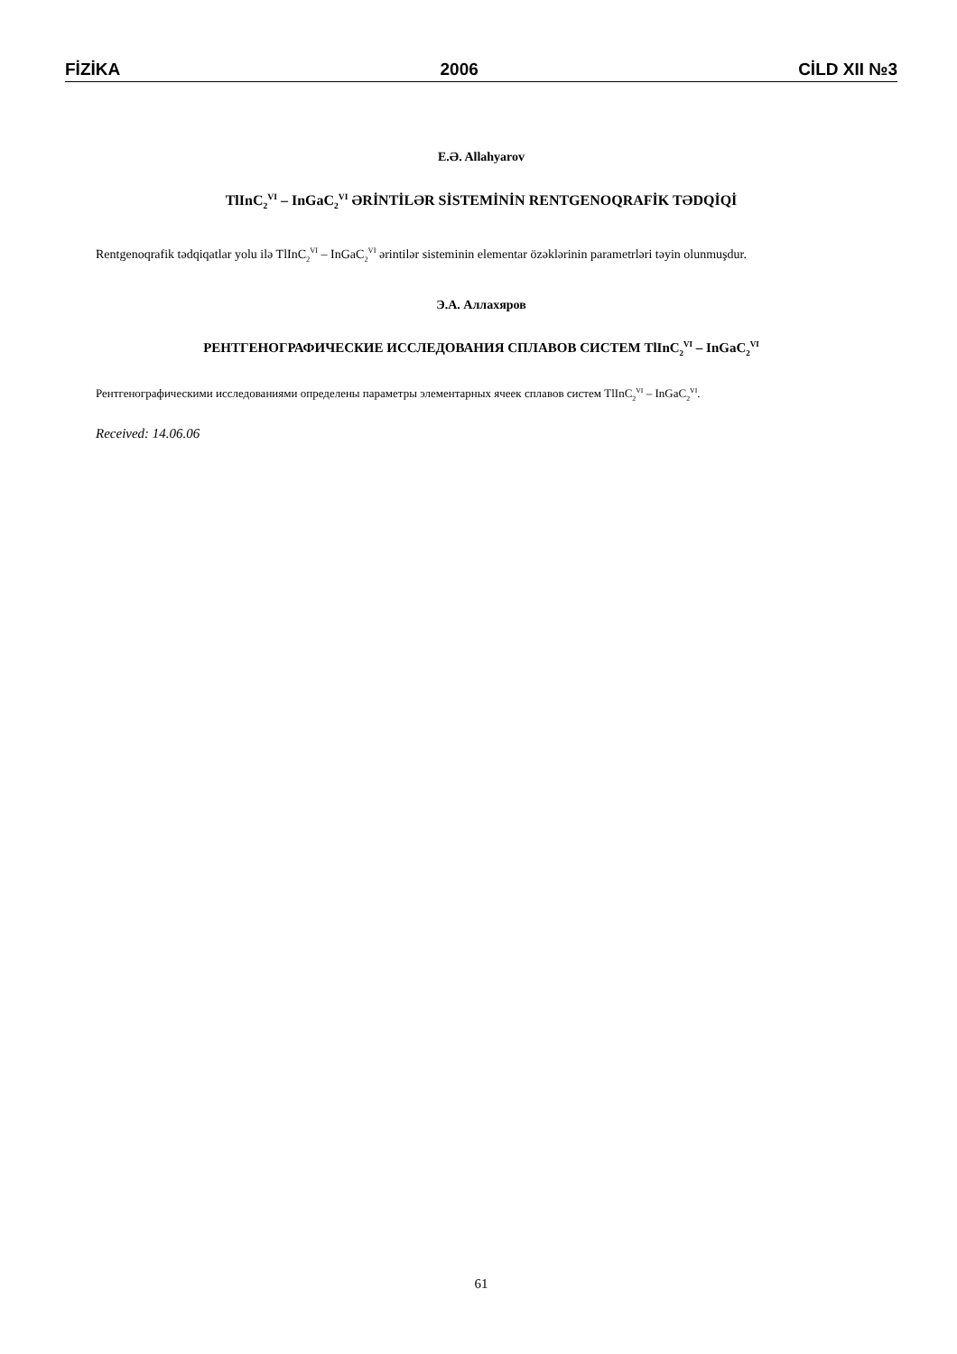FİZİKA 2006 CİLD XII №3
E.Ə. Allahyarov
TlInC<sub>2</sub><sup>VI</sup> – InGaC<sub>2</sub><sup>VI</sup> ƏRİNTİLƏR SİSTEMİNİN RENTGENOQRAFİK TƏDQİQİ
Rentgenoqrafik tədqiqatlar yolu ilə TlInC<sub>2</sub><sup>VI</sup> – InGaC<sub>2</sub><sup>VI</sup> ərintilər sisteminin elementar özəklərinin parametrləri təyin olunmuşdur.
Э.А. Аллахяров
РЕНТГЕНОГРАФИЧЕСКИЕ ИССЛЕДОВАНИЯ СПЛАВОВ СИСТЕМ TlInC<sub>2</sub><sup>VI</sup> – InGaC<sub>2</sub><sup>VI</sup>
Рентгенографическими исследованиями определены параметры элементарных ячеек сплавов систем TlInC<sub>2</sub><sup>VI</sup> – InGaC<sub>2</sub><sup>VI</sup>.
Received: 14.06.06
61